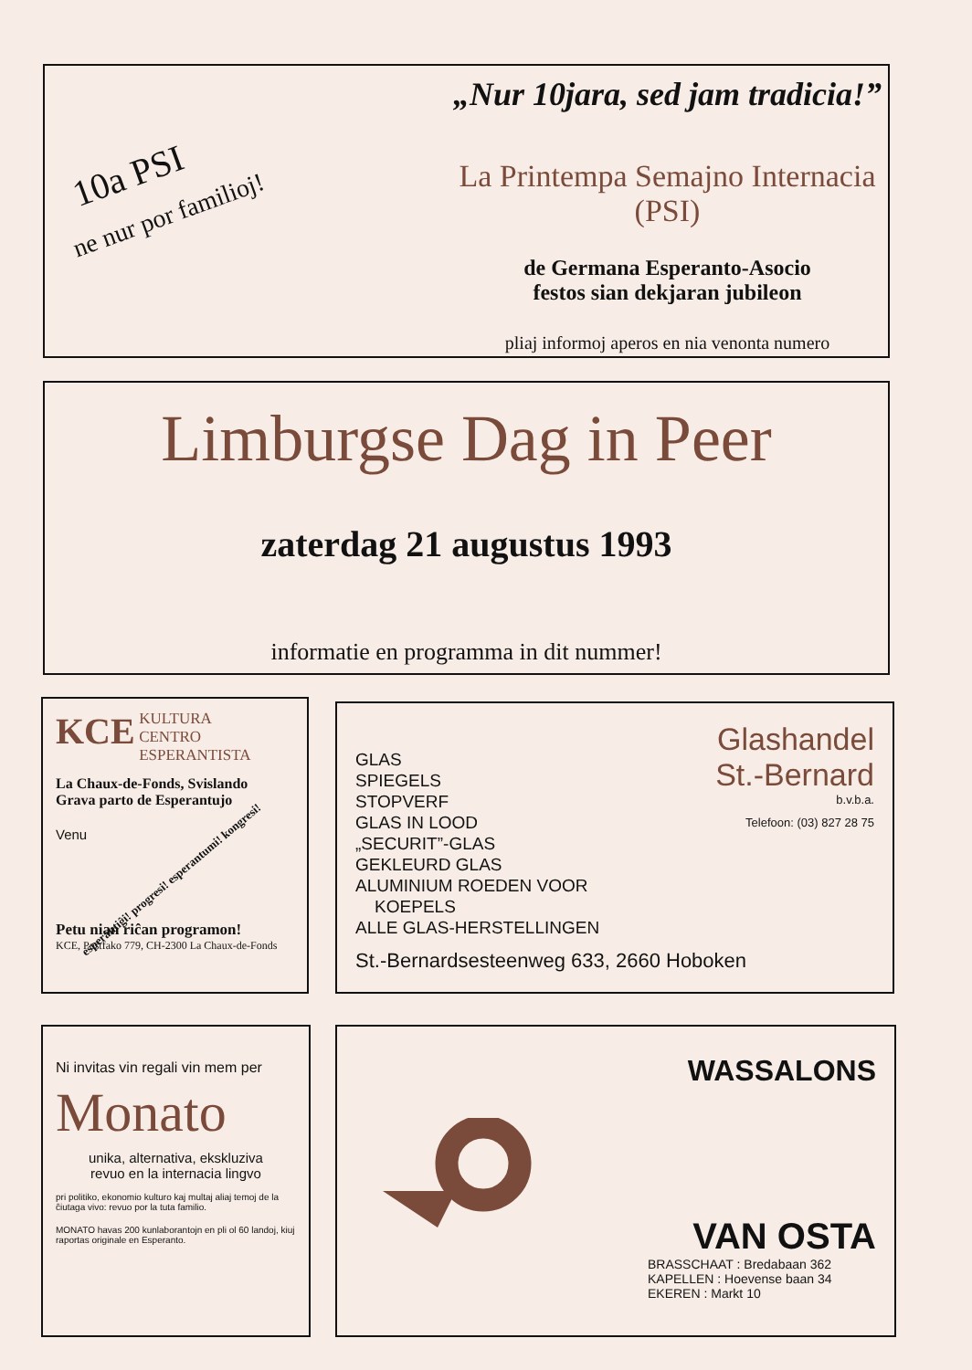10a PSI
ne nur por familioj!
„Nur 10jara, sed jam tradicia!”
La Printempa Semajno Internacia (PSI)
de Germana Esperanto-Asocio
festos sian dekjaran jubileon
pliaj informoj aperos en nia venonta numero
Limburgse Dag in Peer
zaterdag 21 augustus 1993
informatie en programma in dit nummer!
KCE
KULTURA
CENTRO
ESPERANTISTA
La Chaux-de-Fonds, Svislando
Grava parto de Esperantujo
Venu
esperantiĝi! progresi! esperantumi! kongresi!
Petu nian riĉan programon!
KCE, Poŝtfako 779, CH-2300 La Chaux-de-Fonds
GLAS
SPIEGELS
STOPVERF
GLAS IN LOOD
„SECURIT”-GLAS
GEKLEURD GLAS
ALUMINIUM ROEDEN VOOR
KOEPELS
ALLE GLAS-HERSTELLINGEN
St.-Bernardsesteenweg 633, 2660 Hoboken
Glashandel
St.-Bernard
b.v.b.a.
Telefoon: (03) 827 28 75
Ni invitas vin regali vin mem per
Monato
unika, alternativa, ekskluziva
revuo en la internacia lingvo
pri politiko, ekonomio kulturo kaj multaj aliaj temoj de la ĉiutaga vivo: revuo por la tuta familio.
MONATO havas 200 kunlaborantojn en pli ol 60 landoj, kiuj raportas originale en Esperanto.
WASSALONS
VAN OSTA
BRASSCHAAT : Bredabaan 362
KAPELLEN : Hoevense baan 34
EKEREN : Markt 10